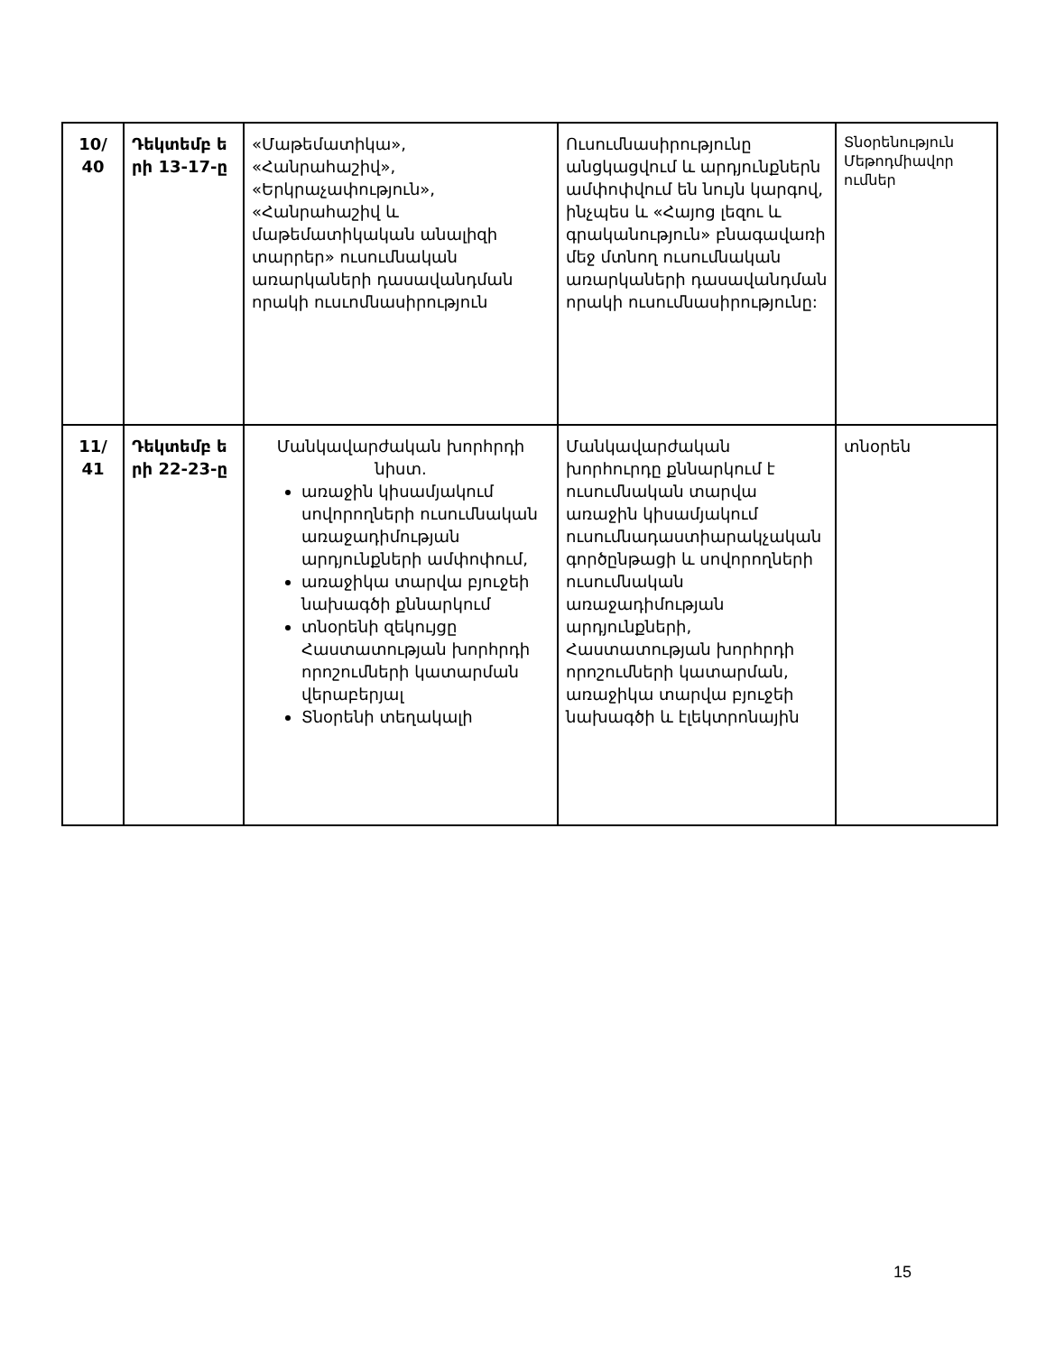| 10/ 40 | Դեկտեմբ ե րի 13-17-ը | «Մաթեմատիկա», «Հանրահաշիվ», «Երկրաչափություն», «Հանրահաշիվ և մաթեմատիկական անալիզի տարրեր» ուսումնական առարկաների դասավանդման որակի ուսւոմնասիրություն | Ուսումնասիրությունը անցկացվում և արդյունքներն ամփոփվում են նույն կարգով, ինչպես և «Հայոց լեզու և գրականություն» բնագավառի մեջ մտնող ուսումնական առարկաների դասավանդման որակի ուսումնասիրությունը: | Տնօրենություն Մեթոդմիավոր ումներ |
| 11/ 41 | Դեկտեմբ ե րի 22-23-ը | Մանկավարժական խորհրդի նիստ. առաջին կիսամյակում սովորողների ուսումնական առաջադիմության արդյունքների ամփոփում, առաջիկա տարվա բյուջեի նախագծի քննարկում տնօրենի զեկույցը Հաստատության խորհրդի որոշումների կատարման վերաբերյալ Տնօրենի տեղակալի | Մանկավարժական խորհուրդը քննարկում է ուսումնական տարվա առաջին կիսամյակում ուսումնադաստիարակչական գործընթացի և սովորողների ուսումնական առաջադիմության արդյունքների, Հաստատության խորհրդի որոշումների կատարման, առաջիկա տարվա բյուջեի նախագծի և էլեկտրոնային | տնօրեն |
15